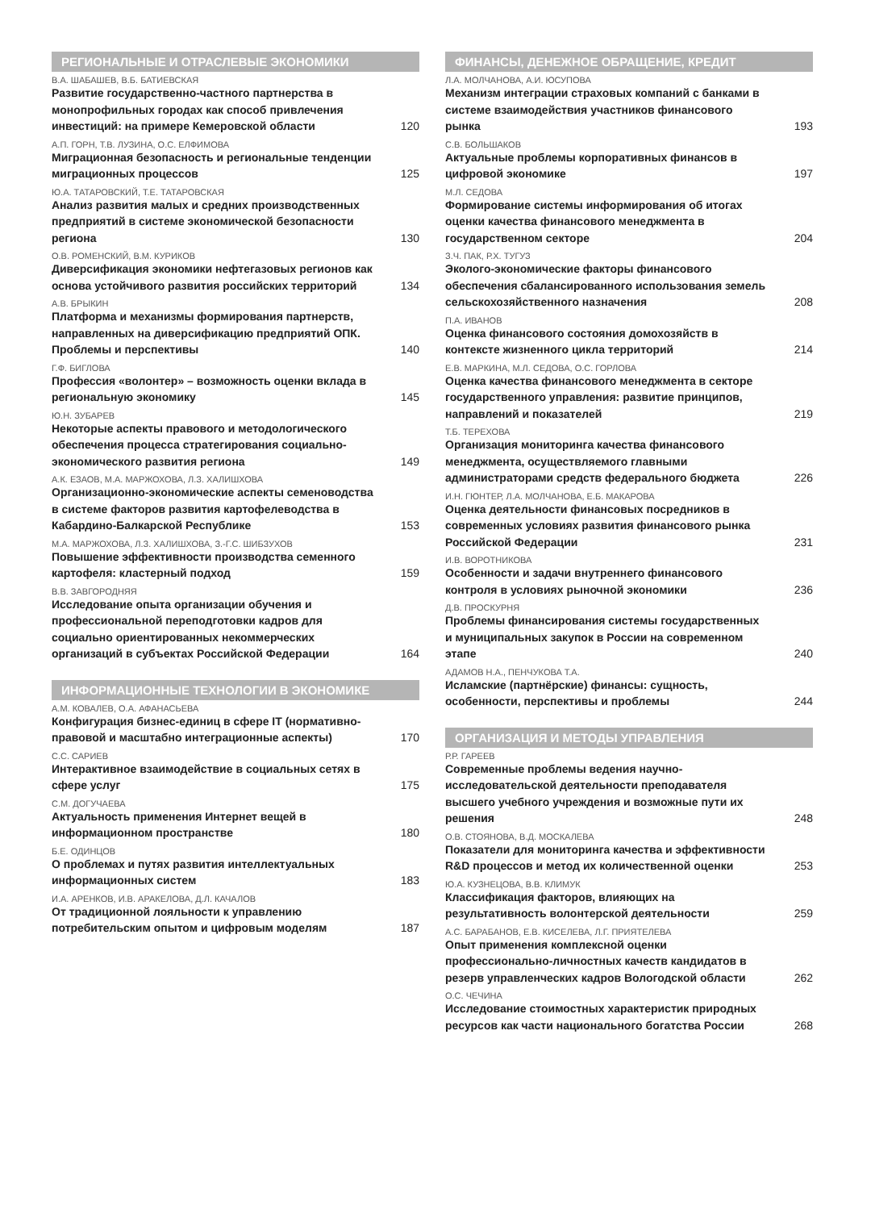РЕГИОНАЛЬНЫЕ И ОТРАСЛЕВЫЕ ЭКОНОМИКИ
В.А. ШАБАШЕВ, В.Б. БАТИЕВСКАЯ
Развитие государственно-частного партнерства в монопрофильных городах как способ привлечения инвестиций: на примере Кемеровской области 120
А.П. ГОРН, Т.В. ЛУЗИНА, О.С. ЕЛФИМОВА
Миграционная безопасность и региональные тенденции миграционных процессов 125
Ю.А. ТАТАРОВСКИЙ, Т.Е. ТАТАРОВСКАЯ
Анализ развития малых и средних производственных предприятий в системе экономической безопасности региона 130
О.В. РОМЕНСКИЙ, В.М. КУРИКОВ
Диверсификация экономики нефтегазовых регионов как основа устойчивого развития российских территорий 134
А.В. БРЫКИН
Платформа и механизмы формирования партнерств, направленных на диверсификацию предприятий ОПК. Проблемы и перспективы 140
Г.Ф. БИГЛОВА
Профессия «волонтер» – возможность оценки вклада в региональную экономику 145
Ю.Н. ЗУБАРЕВ
Некоторые аспекты правового и методологического обеспечения процесса стратегирования социально-экономического развития региона 149
А.К. ЕЗАОВ, М.А. МАРЖОХОВА, Л.З. ХАЛИШХОВА
Организационно-экономические аспекты семеноводства в системе факторов развития картофелеводства в Кабардино-Балкарской Республике 153
М.А. МАРЖОХОВА, Л.З. ХАЛИШХОВА, З.-Г.С. ШИБЗУХОВ
Повышение эффективности производства семенного картофеля: кластерный подход 159
В.В. ЗАВГОРОДНЯЯ
Исследование опыта организации обучения и профессиональной переподготовки кадров для социально ориентированных некоммерческих организаций в субъектах Российской Федерации 164
ИНФОРМАЦИОННЫЕ ТЕХНОЛОГИИ В ЭКОНОМИКЕ
А.М. КОВАЛЕВ, О.А. АФАНАСЬЕВА
Конфигурация бизнес-единиц в сфере IT (нормативно-правовой и масштабно интеграционные аспекты) 170
С.С. САРИЕВ
Интерактивное взаимодействие в социальных сетях в сфере услуг 175
С.М. ДОГУЧАЕВА
Актуальность применения Интернет вещей в информационном пространстве 180
Б.Е. ОДИНЦОВ
О проблемах и путях развития интеллектуальных информационных систем 183
И.А. АРЕНКОВ, И.В. АРАКЕЛОВА, Д.Л. КАЧАЛОВ
От традиционной лояльности к управлению потребительским опытом и цифровым моделям 187
ФИНАНСЫ, ДЕНЕЖНОЕ ОБРАЩЕНИЕ, КРЕДИТ
Л.А. МОЛЧАНОВА, А.И. ЮСУПОВА
Механизм интеграции страховых компаний с банками в системе взаимодействия участников финансового рынка 193
С.В. БОЛЬШАКОВ
Актуальные проблемы корпоративных финансов в цифровой экономике 197
М.Л. СЕДОВА
Формирование системы информирования об итогах оценки качества финансового менеджмента в государственном секторе 204
З.Ч. ПАК, Р.Х. ТУГУЗ
Эколого-экономические факторы финансового обеспечения сбалансированного использования земель сельскохозяйственного назначения 208
П.А. ИВАНОВ
Оценка финансового состояния домохозяйств в контексте жизненного цикла территорий 214
Е.В. МАРКИНА, М.Л. СЕДОВА, О.С. ГОРЛОВА
Оценка качества финансового менеджмента в секторе государственного управления: развитие принципов, направлений и показателей 219
Т.Б. ТЕРЕХОВА
Организация мониторинга качества финансового менеджмента, осуществляемого главными администраторами средств федерального бюджета 226
И.Н. ГЮНТЕР, Л.А. МОЛЧАНОВА, Е.Б. МАКАРОВА
Оценка деятельности финансовых посредников в современных условиях развития финансового рынка Российской Федерации 231
И.В. ВОРОТНИКОВА
Особенности и задачи внутреннего финансового контроля в условиях рыночной экономики 236
Д.В. ПРОСКУРНЯ
Проблемы финансирования системы государственных и муниципальных закупок в России на современном этапе 240
АДАМОВ Н.А., ПЕНЧУКОВА Т.А.
Исламские (партнёрские) финансы: сущность, особенности, перспективы и проблемы 244
ОРГАНИЗАЦИЯ И МЕТОДЫ УПРАВЛЕНИЯ
Р.Р. ГАРЕЕВ
Современные проблемы ведения научно-исследовательской деятельности преподавателя высшего учебного учреждения и возможные пути их решения 248
О.В. СТОЯНОВА, В.Д. МОСКАЛЕВА
Показатели для мониторинга качества и эффективности R&D процессов и метод их количественной оценки 253
Ю.А. КУЗНЕЦОВА, В.В. КЛИМУК
Классификация факторов, влияющих на результативность волонтерской деятельности 259
А.С. БАРАБАНОВ, Е.В. КИСЕЛЕВА, Л.Г. ПРИЯТЕЛЕВА
Опыт применения комплексной оценки профессионально-личностных качеств кандидатов в резерв управленческих кадров Вологодской области 262
О.С. ЧЕЧИНА
Исследование стоимостных характеристик природных ресурсов как части национального богатства России 268